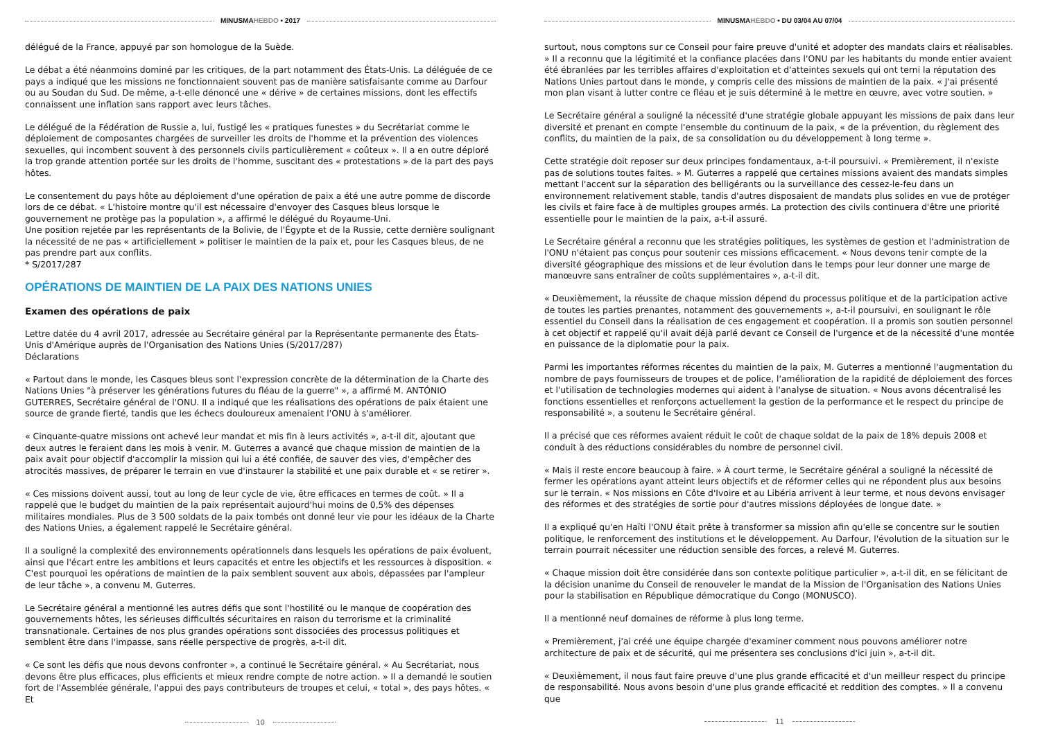MINUSMAHEBDO • 2017
délégué de la France, appuyé par son homologue de la Suède.
Le débat a été néanmoins dominé par les critiques, de la part notamment des États-Unis. La déléguée de ce pays a indiqué que les missions ne fonctionnaient souvent pas de manière satisfaisante comme au Darfour ou au Soudan du Sud. De même, a-t-elle dénoncé une « dérive » de certaines missions, dont les effectifs connaissent une inflation sans rapport avec leurs tâches.
Le délégué de la Fédération de Russie a, lui, fustigé les « pratiques funestes » du Secrétariat comme le déploiement de composantes chargées de surveiller les droits de l'homme et la prévention des violences sexuelles, qui incombent souvent à des personnels civils particulièrement « coûteux ». Il a en outre déploré la trop grande attention portée sur les droits de l'homme, suscitant des « protestations » de la part des pays hôtes.
Le consentement du pays hôte au déploiement d'une opération de paix a été une autre pomme de discorde lors de ce débat. « L'histoire montre qu'il est nécessaire d'envoyer des Casques bleus lorsque le gouvernement ne protège pas la population », a affirmé le délégué du Royaume-Uni.
Une position rejetée par les représentants de la Bolivie, de l'Égypte et de la Russie, cette dernière soulignant la nécessité de ne pas « artificiellement » politiser le maintien de la paix et, pour les Casques bleus, de ne pas prendre part aux conflits.
* S/2017/287
OPÉRATIONS DE MAINTIEN DE LA PAIX DES NATIONS UNIES
Examen des opérations de paix
Lettre datée du 4 avril 2017, adressée au Secrétaire général par la Représentante permanente des États-Unis d'Amérique auprès de l'Organisation des Nations Unies (S/2017/287)
Déclarations
« Partout dans le monde, les Casques bleus sont l'expression concrète de la détermination de la Charte des Nations Unies "à préserver les générations futures du fléau de la guerre" », a affirmé M. ANTÓNIO GUTERRES, Secrétaire général de l'ONU. Il a indiqué que les réalisations des opérations de paix étaient une source de grande fierté, tandis que les échecs douloureux amenaient l'ONU à s'améliorer.
« Cinquante-quatre missions ont achevé leur mandat et mis fin à leurs activités », a-t-il dit, ajoutant que deux autres le feraient dans les mois à venir. M. Guterres a avancé que chaque mission de maintien de la paix avait pour objectif d'accomplir la mission qui lui a été confiée, de sauver des vies, d'empêcher des atrocités massives, de préparer le terrain en vue d'instaurer la stabilité et une paix durable et « se retirer ».
« Ces missions doivent aussi, tout au long de leur cycle de vie, être efficaces en termes de coût. » Il a rappelé que le budget du maintien de la paix représentait aujourd'hui moins de 0,5% des dépenses militaires mondiales. Plus de 3 500 soldats de la paix tombés ont donné leur vie pour les idéaux de la Charte des Nations Unies, a également rappelé le Secrétaire général.
Il a souligné la complexité des environnements opérationnels dans lesquels les opérations de paix évoluent, ainsi que l'écart entre les ambitions et leurs capacités et entre les objectifs et les ressources à disposition. « C'est pourquoi les opérations de maintien de la paix semblent souvent aux abois, dépassées par l'ampleur de leur tâche », a convenu M. Guterres.
Le Secrétaire général a mentionné les autres défis que sont l'hostilité ou le manque de coopération des gouvernements hôtes, les sérieuses difficultés sécuritaires en raison du terrorisme et la criminalité transnationale. Certaines de nos plus grandes opérations sont dissociées des processus politiques et semblent être dans l'impasse, sans réelle perspective de progrès, a-t-il dit.
« Ce sont les défis que nous devons confronter », a continué le Secrétaire général. « Au Secrétariat, nous devons être plus efficaces, plus efficients et mieux rendre compte de notre action. » Il a demandé le soutien fort de l'Assemblée générale, l'appui des pays contributeurs de troupes et celui, « total », des pays hôtes. « Et
10
MINUSMAHEBDO • DU 03/04 AU 07/04
surtout, nous comptons sur ce Conseil pour faire preuve d'unité et adopter des mandats clairs et réalisables. » Il a reconnu que la légitimité et la confiance placées dans l'ONU par les habitants du monde entier avaient été ébranlées par les terribles affaires d'exploitation et d'atteintes sexuels qui ont terni la réputation des Nations Unies partout dans le monde, y compris celle des missions de maintien de la paix. « J'ai présenté mon plan visant à lutter contre ce fléau et je suis déterminé à le mettre en œuvre, avec votre soutien. »
Le Secrétaire général a souligné la nécessité d'une stratégie globale appuyant les missions de paix dans leur diversité et prenant en compte l'ensemble du continuum de la paix, « de la prévention, du règlement des conflits, du maintien de la paix, de sa consolidation ou du développement à long terme ».
Cette stratégie doit reposer sur deux principes fondamentaux, a-t-il poursuivi. « Premièrement, il n'existe pas de solutions toutes faites. » M. Guterres a rappelé que certaines missions avaient des mandats simples mettant l'accent sur la séparation des belligérants ou la surveillance des cessez-le-feu dans un environnement relativement stable, tandis d'autres disposaient de mandats plus solides en vue de protéger les civils et faire face à de multiples groupes armés. La protection des civils continuera d'être une priorité essentielle pour le maintien de la paix, a-t-il assuré.
Le Secrétaire général a reconnu que les stratégies politiques, les systèmes de gestion et l'administration de l'ONU n'étaient pas conçus pour soutenir ces missions efficacement. « Nous devons tenir compte de la diversité géographique des missions et de leur évolution dans le temps pour leur donner une marge de manœuvre sans entraîner de coûts supplémentaires », a-t-il dit.
« Deuxièmement, la réussite de chaque mission dépend du processus politique et de la participation active de toutes les parties prenantes, notamment des gouvernements », a-t-il poursuivi, en soulignant le rôle essentiel du Conseil dans la réalisation de ces engagement et coopération. Il a promis son soutien personnel à cet objectif et rappelé qu'il avait déjà parlé devant ce Conseil de l'urgence et de la nécessité d'une montée en puissance de la diplomatie pour la paix.
Parmi les importantes réformes récentes du maintien de la paix, M. Guterres a mentionné l'augmentation du nombre de pays fournisseurs de troupes et de police, l'amélioration de la rapidité de déploiement des forces et l'utilisation de technologies modernes qui aident à l'analyse de situation. « Nous avons décentralisé les fonctions essentielles et renforçons actuellement la gestion de la performance et le respect du principe de responsabilité », a soutenu le Secrétaire général.
Il a précisé que ces réformes avaient réduit le coût de chaque soldat de la paix de 18% depuis 2008 et conduit à des réductions considérables du nombre de personnel civil.
« Mais il reste encore beaucoup à faire. » À court terme, le Secrétaire général a souligné la nécessité de fermer les opérations ayant atteint leurs objectifs et de réformer celles qui ne répondent plus aux besoins sur le terrain. « Nos missions en Côte d'Ivoire et au Libéria arrivent à leur terme, et nous devons envisager des réformes et des stratégies de sortie pour d'autres missions déployées de longue date. »
Il a expliqué qu'en Haïti l'ONU était prête à transformer sa mission afin qu'elle se concentre sur le soutien politique, le renforcement des institutions et le développement. Au Darfour, l'évolution de la situation sur le terrain pourrait nécessiter une réduction sensible des forces, a relevé M. Guterres.
« Chaque mission doit être considérée dans son contexte politique particulier », a-t-il dit, en se félicitant de la décision unanime du Conseil de renouveler le mandat de la Mission de l'Organisation des Nations Unies pour la stabilisation en République démocratique du Congo (MONUSCO).
Il a mentionné neuf domaines de réforme à plus long terme.
« Premièrement, j'ai créé une équipe chargée d'examiner comment nous pouvons améliorer notre architecture de paix et de sécurité, qui me présentera ses conclusions d'ici juin », a-t-il dit.
« Deuxièmement, il nous faut faire preuve d'une plus grande efficacité et d'un meilleur respect du principe de responsabilité. Nous avons besoin d'une plus grande efficacité et reddition des comptes. » Il a convenu que
11